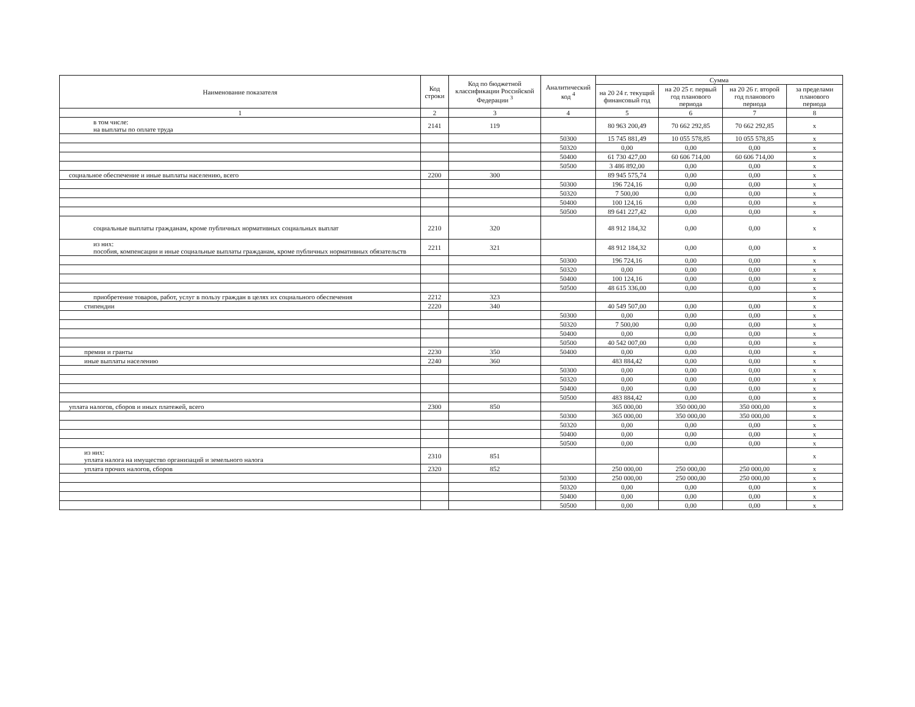| Наименование показателя | Код строки | Код по бюджетной классификации Российской Федерации <sup>3</sup> | Аналитический код <sup>4</sup> | Сумма | | | |
| --- | --- | --- | --- | --- | --- | --- | --- |
| | | | | на 20 24 г. текущий финансовый год | на 20 25 г. первый год планового периода | на 20 26 г. второй год планового периода | за пределами планового периода |
| 1 | 2 | 3 | 4 | 5 | 6 | 7 | 8 |
| в том числе: на выплаты по оплате труда | 2141 | 119 | | 80 963 200,49 | 70 662 292,85 | 70 662 292,85 | x |
| | | | 50300 | 15 745 881,49 | 10 055 578,85 | 10 055 578,85 | x |
| | | | 50320 | 0,00 | 0,00 | 0,00 | x |
| | | | 50400 | 61 730 427,00 | 60 606 714,00 | 60 606 714,00 | x |
| | | | 50500 | 3 486 892,00 | 0,00 | 0,00 | x |
| социальное обеспечение и иные выплаты населению, всего | 2200 | 300 | | 89 945 575,74 | 0,00 | 0,00 | x |
| | | | 50300 | 196 724,16 | 0,00 | 0,00 | x |
| | | | 50320 | 7 500,00 | 0,00 | 0,00 | x |
| | | | 50400 | 100 124,16 | 0,00 | 0,00 | x |
| | | | 50500 | 89 641 227,42 | 0,00 | 0,00 | x |
| социальные выплаты гражданам, кроме публичных нормативных социальных выплат | 2210 | 320 | | 48 912 184,32 | 0,00 | 0,00 | x |
| из них: пособия, компенсации и иные социальные выплаты гражданам, кроме публичных нормативных обязательств | 2211 | 321 | | 48 912 184,32 | 0,00 | 0,00 | x |
| | | | 50300 | 196 724,16 | 0,00 | 0,00 | x |
| | | | 50320 | 0,00 | 0,00 | 0,00 | x |
| | | | 50400 | 100 124,16 | 0,00 | 0,00 | x |
| | | | 50500 | 48 615 336,00 | 0,00 | 0,00 | x |
| приобретение товаров, работ, услуг в пользу граждан в целях их социального обеспечения | 2212 | 323 | | | | | x |
| стипендии | 2220 | 340 | | 40 549 507,00 | 0,00 | 0,00 | x |
| | | | 50300 | 0,00 | 0,00 | 0,00 | x |
| | | | 50320 | 7 500,00 | 0,00 | 0,00 | x |
| | | | 50400 | 0,00 | 0,00 | 0,00 | x |
| | | | 50500 | 40 542 007,00 | 0,00 | 0,00 | x |
| премии и гранты | 2230 | 350 | 50400 | 0,00 | 0,00 | 0,00 | x |
| иные выплаты населению | 2240 | 360 | | 483 884,42 | 0,00 | 0,00 | x |
| | | | 50300 | 0,00 | 0,00 | 0,00 | x |
| | | | 50320 | 0,00 | 0,00 | 0,00 | x |
| | | | 50400 | 0,00 | 0,00 | 0,00 | x |
| | | | 50500 | 483 884,42 | 0,00 | 0,00 | x |
| уплата налогов, сборов и иных платежей, всего | 2300 | 850 | | 365 000,00 | 350 000,00 | 350 000,00 | x |
| | | | 50300 | 365 000,00 | 350 000,00 | 350 000,00 | x |
| | | | 50320 | 0,00 | 0,00 | 0,00 | x |
| | | | 50400 | 0,00 | 0,00 | 0,00 | x |
| | | | 50500 | 0,00 | 0,00 | 0,00 | x |
| из них: уплата налога на имущество организаций и земельного налога | 2310 | 851 | | | | | x |
| уплата прочих налогов, сборов | 2320 | 852 | | 250 000,00 | 250 000,00 | 250 000,00 | x |
| | | | 50300 | 250 000,00 | 250 000,00 | 250 000,00 | x |
| | | | 50320 | 0,00 | 0,00 | 0,00 | x |
| | | | 50400 | 0,00 | 0,00 | 0,00 | x |
| | | | 50500 | 0,00 | 0,00 | 0,00 | x |